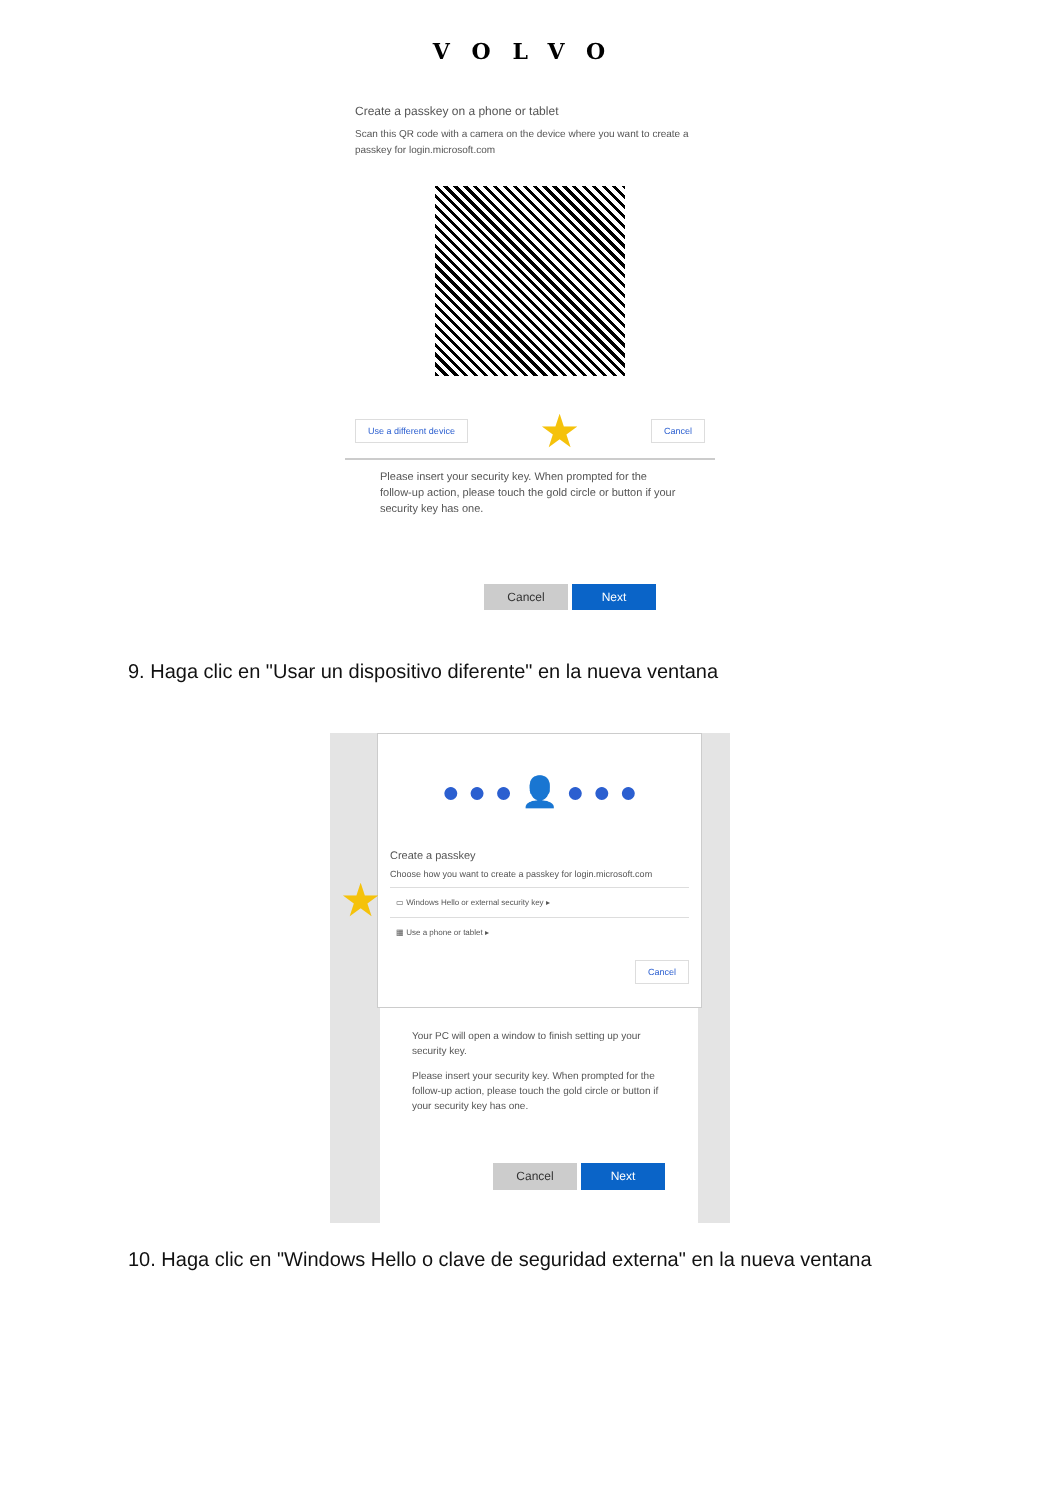VOLVO
Create a passkey on a phone or tablet
Scan this QR code with a camera on the device where you want to create a passkey for login.microsoft.com
Use a different device ★ Cancel
Please insert your security key. When prompted for the follow-up action, please touch the gold circle or button if your security key has one.
Cancel Next
9. Haga clic en "Usar un dispositivo diferente" en la nueva ventana
● ● ● 👤 ● ● ●
Create a passkey
Choose how you want to create a passkey for login.microsoft.com
▭ Windows Hello or external security key ▸
▦ Use a phone or tablet ▸
Cancel
Your PC will open a window to finish setting up your security key.
Please insert your security key. When prompted for the follow-up action, please touch the gold circle or button if your security key has one.
Cancel Next
★
10. Haga clic en "Windows Hello o clave de seguridad externa" en la nueva ventana